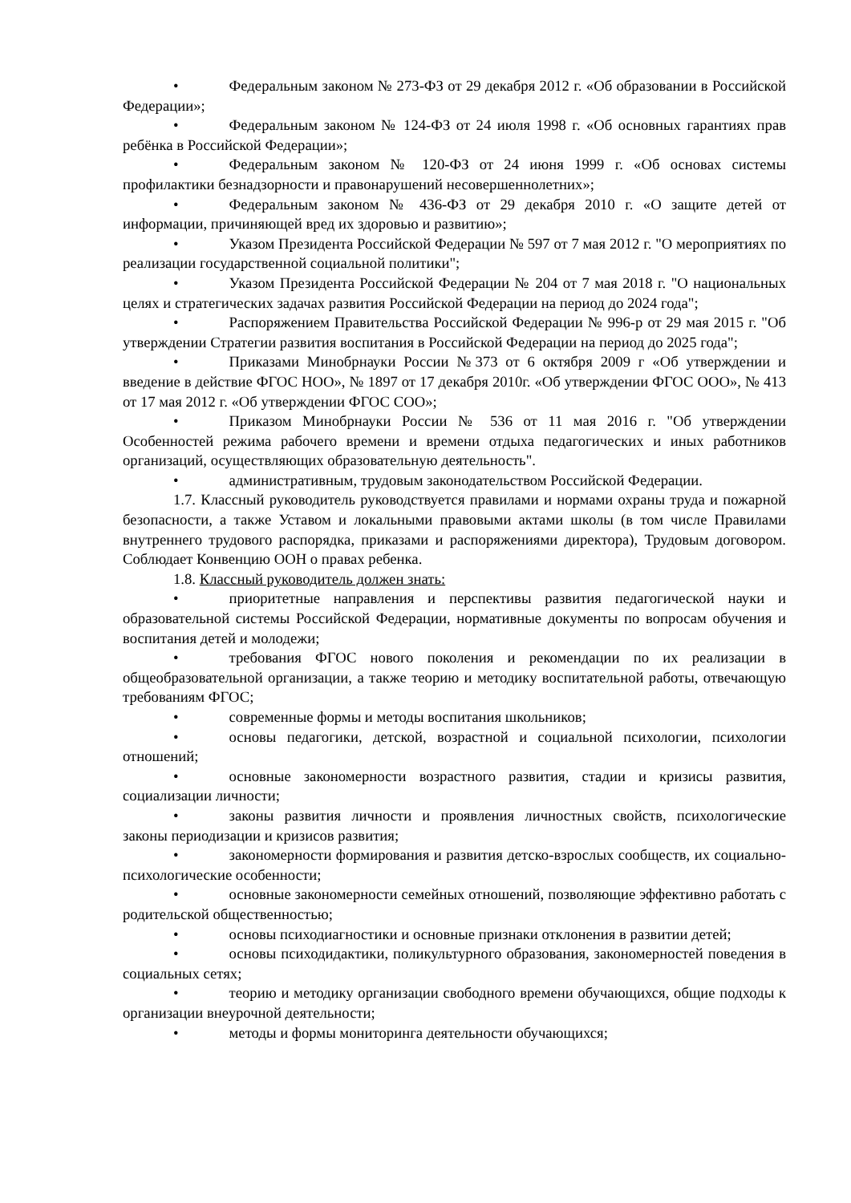• Федеральным законом № 273-ФЗ от 29 декабря 2012 г. «Об образовании в Российской Федерации»;
• Федеральным законом № 124-ФЗ от 24 июля 1998 г. «Об основных гарантиях прав ребёнка в Российской Федерации»;
• Федеральным законом № 120-ФЗ от 24 июня 1999 г. «Об основах системы профилактики безнадзорности и правонарушений несовершеннолетних»;
• Федеральным законом № 436-ФЗ от 29 декабря 2010 г. «О защите детей от информации, причиняющей вред их здоровью и развитию»;
• Указом Президента Российской Федерации № 597 от 7 мая 2012 г. "О мероприятиях по реализации государственной социальной политики";
• Указом Президента Российской Федерации № 204 от 7 мая 2018 г. "О национальных целях и стратегических задачах развития Российской Федерации на период до 2024 года";
• Распоряжением Правительства Российской Федерации № 996-р от 29 мая 2015 г. "Об утверждении Стратегии развития воспитания в Российской Федерации на период до 2025 года";
• Приказами Минобрнауки России №373 от 6 октября 2009 г «Об утверждении и введение в действие ФГОС НОО», № 1897 от 17 декабря 2010г. «Об утверждении ФГОС ООО», № 413 от 17 мая 2012 г. «Об утверждении ФГОС СОО»;
• Приказом Минобрнауки России № 536 от 11 мая 2016 г. "Об утверждении Особенностей режима рабочего времени и времени отдыха педагогических и иных работников организаций, осуществляющих образовательную деятельность".
• административным, трудовым законодательством Российской Федерации.
1.7. Классный руководитель руководствуется правилами и нормами охраны труда и пожарной безопасности, а также Уставом и локальными правовыми актами школы (в том числе Правилами внутреннего трудового распорядка, приказами и распоряжениями директора), Трудовым договором. Соблюдает Конвенцию ООН о правах ребенка.
1.8. Классный руководитель должен знать:
• приоритетные направления и перспективы развития педагогической науки и образовательной системы Российской Федерации, нормативные документы по вопросам обучения и воспитания детей и молодежи;
• требования ФГОС нового поколения и рекомендации по их реализации в общеобразовательной организации, а также теорию и методику воспитательной работы, отвечающую требованиям ФГОС;
• современные формы и методы воспитания школьников;
• основы педагогики, детской, возрастной и социальной психологии, психологии отношений;
• основные закономерности возрастного развития, стадии и кризисы развития, социализации личности;
• законы развития личности и проявления личностных свойств, психологические законы периодизации и кризисов развития;
• закономерности формирования и развития детско-взрослых сообществ, их социально-психологические особенности;
• основные закономерности семейных отношений, позволяющие эффективно работать с родительской общественностью;
• основы психодиагностики и основные признаки отклонения в развитии детей;
• основы психодидактики, поликультурного образования, закономерностей поведения в социальных сетях;
• теорию и методику организации свободного времени обучающихся, общие подходы к организации внеурочной деятельности;
• методы и формы мониторинга деятельности обучающихся;